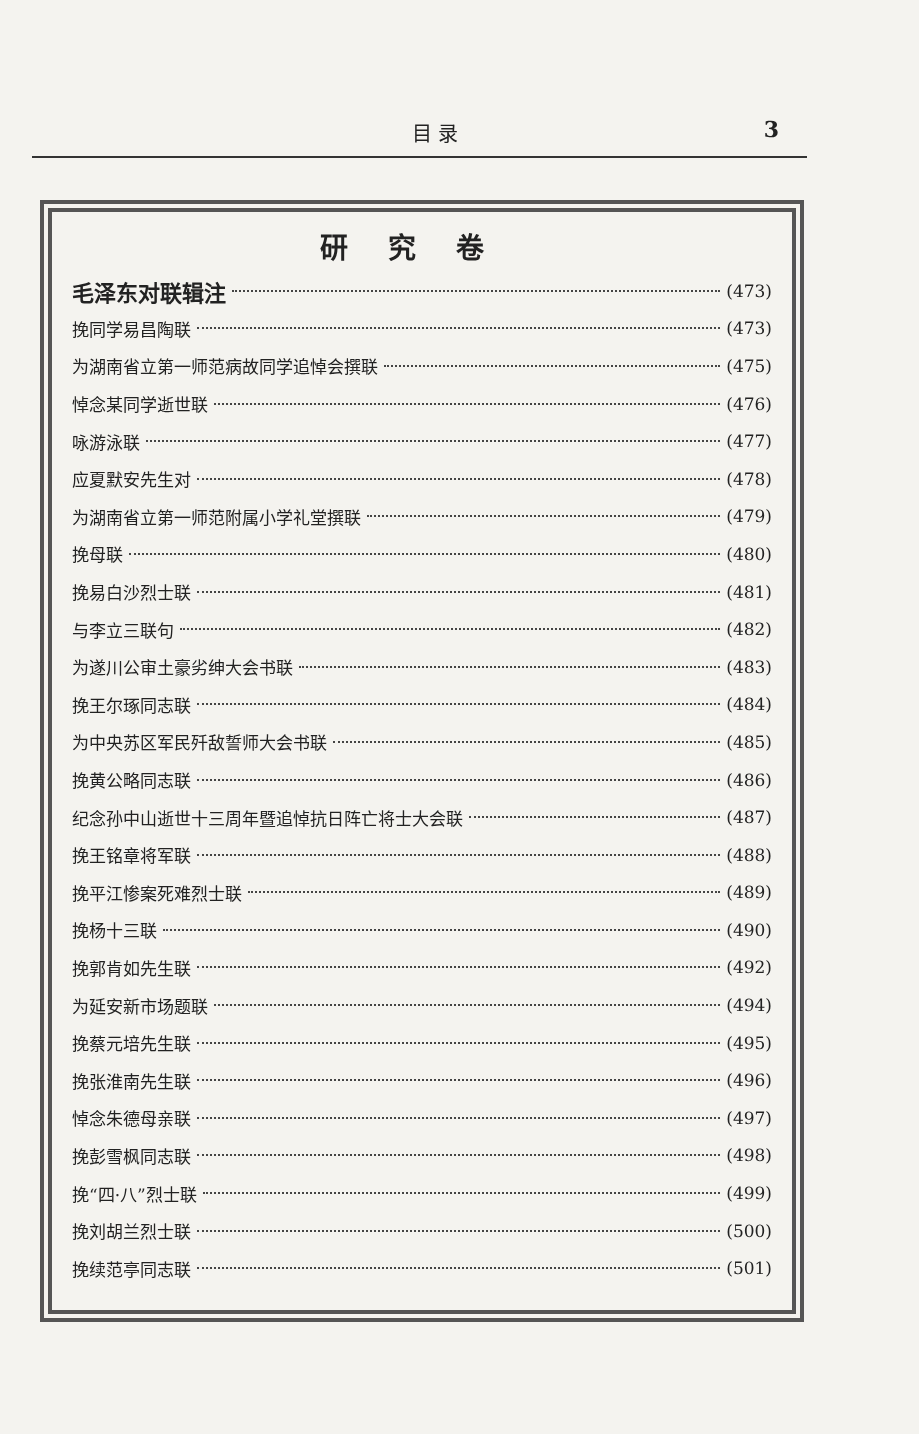目 录 3
研究卷
毛泽东对联辑注 (473)
挽同学易昌陶联 (473)
为湖南省立第一师范病故同学追悼会撰联 (475)
悼念某同学逝世联 (476)
咏游泳联 (477)
应夏默安先生对 (478)
为湖南省立第一师范附属小学礼堂撰联 (479)
挽母联 (480)
挽易白沙烈士联 (481)
与李立三联句 (482)
为遂川公审土豪劣绅大会书联 (483)
挽王尔琢同志联 (484)
为中央苏区军民歼敌誓师大会书联 (485)
挽黄公略同志联 (486)
纪念孙中山逝世十三周年暨追悼抗日阵亡将士大会联 (487)
挽王铭章将军联 (488)
挽平江惨案死难烈士联 (489)
挽杨十三联 (490)
挽郭肯如先生联 (492)
为延安新市场题联 (494)
挽蔡元培先生联 (495)
挽张淮南先生联 (496)
悼念朱德母亲联 (497)
挽彭雪枫同志联 (498)
挽“四·八”烈士联 (499)
挽刘胡兰烈士联 (500)
挽续范亭同志联 (501)